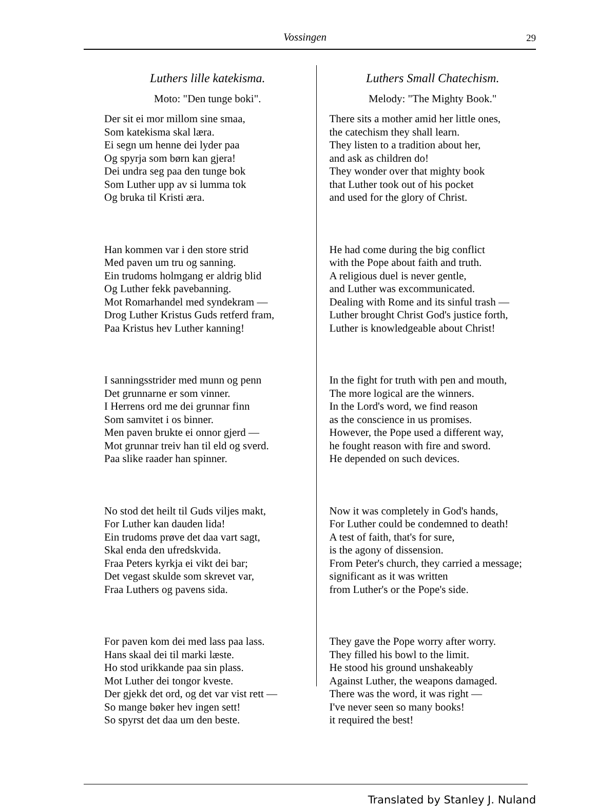Vossingen 29
Luthers lille katekisma.
Moto: "Den tunge boki".
Der sit ei mor millom sine smaa,
Som katekisma skal læra.
Ei segn um henne dei lyder paa
Og spyrja som børn kan gjera!
Dei undra seg paa den tunge bok
Som Luther upp av si lumma tok
Og bruka til Kristi æra.
Han kommen var i den store strid
Med paven um tru og sanning.
Ein trudoms holmgang er aldrig blid
Og Luther fekk pavebanning.
Mot Romarhandel med syndekram —
Drog Luther Kristus Guds retferd fram,
Paa Kristus hev Luther kanning!
I sanningsstrider med munn og penn
Det grunnarne er som vinner.
I Herrens ord me dei grunnar finn
Som samvitet i os binner.
Men paven brukte ei onnor gjerd —
Mot grunnar treiv han til eld og sverd.
Paa slike raader han spinner.
No stod det heilt til Guds viljes makt,
For Luther kan dauden lida!
Ein trudoms prøve det daa vart sagt,
Skal enda den ufredskvida.
Fraa Peters kyrkja ei vikt dei bar;
Det vegast skulde som skrevet var,
Fraa Luthers og pavens sida.
For paven kom dei med lass paa lass.
Hans skaal dei til marki læste.
Ho stod urikkande paa sin plass.
Mot Luther dei tongor kveste.
Der gjekk det ord, og det var vist rett —
So mange bøker hev ingen sett!
So spyrst det daa um den beste.
Luthers Small Chatechism.
Melody: "The Mighty Book."
There sits a mother amid her little ones,
the catechism they shall learn.
They listen to a tradition about her,
and ask as children do!
They wonder over that mighty book
that Luther took out of his pocket
and used for the glory of Christ.
He had come during the big conflict
with the Pope about faith and truth.
A religious duel is never gentle,
and Luther was excommunicated.
Dealing with Rome and its sinful trash —
Luther brought Christ God's justice forth,
Luther is knowledgeable about Christ!
In the fight for truth with pen and mouth,
The more logical are the winners.
In the Lord's word, we find reason
as the conscience in us promises.
However, the Pope used a different way,
he fought reason with fire and sword.
He depended on such devices.
Now it was completely in God's hands,
For Luther could be condemned to death!
A test of faith, that's for sure,
is the agony of dissension.
From Peter's church, they carried a message;
significant as it was written
from Luther's or the Pope's side.
They gave the Pope worry after worry.
They filled his bowl to the limit.
He stood his ground unshakeably
Against Luther, the weapons damaged.
There was the word, it was right —
I've never seen so many books!
it required the best!
Translated by Stanley J. Nuland